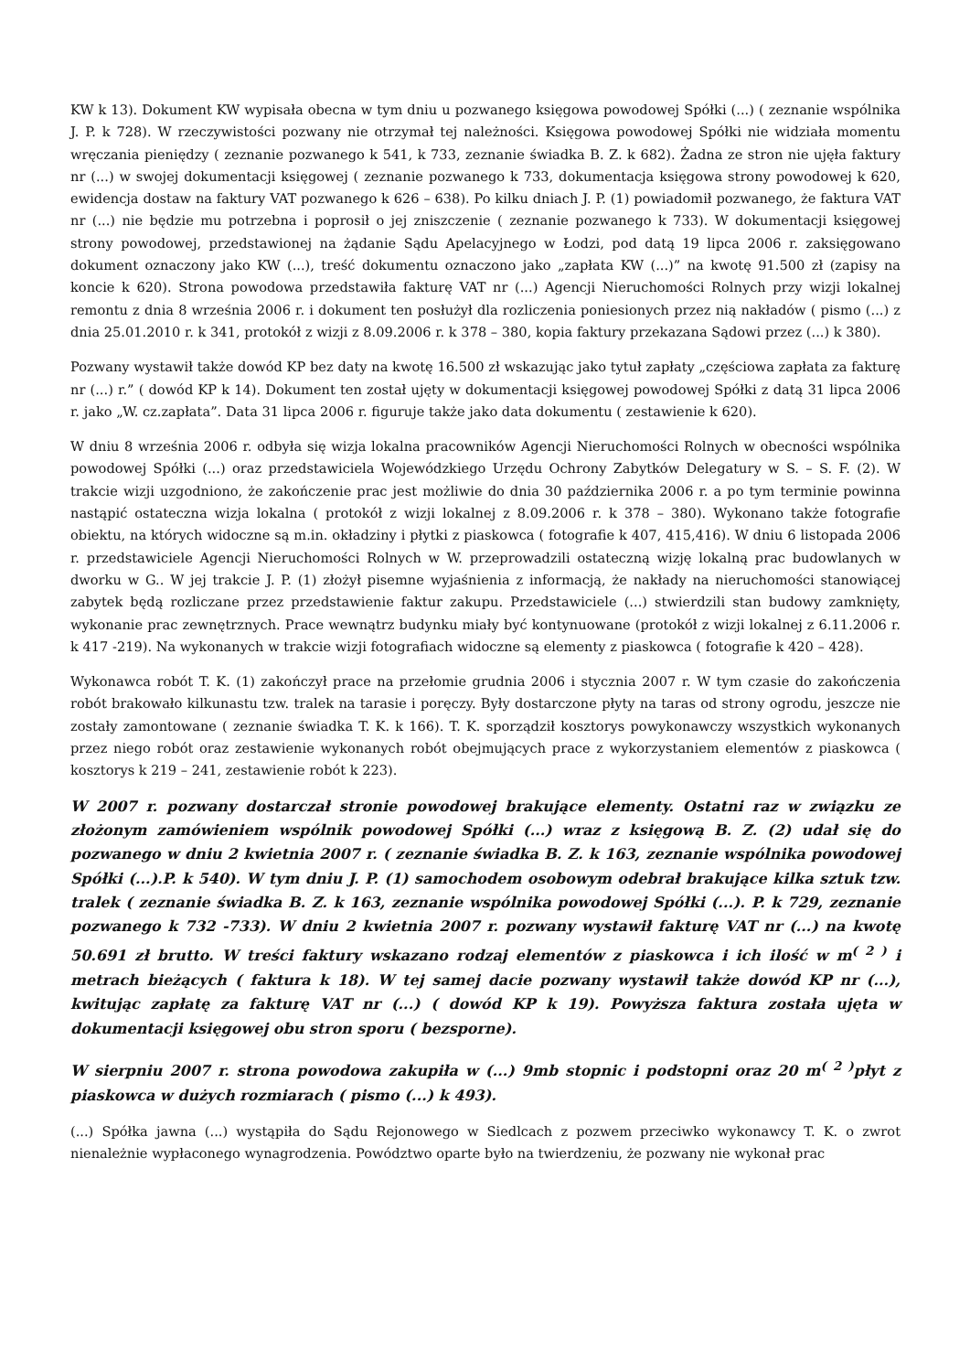KW k 13). Dokument KW wypisała obecna w tym dniu u pozwanego księgowa powodowej Spółki (...) ( zeznanie wspólnika J. P. k 728). W rzeczywistości pozwany nie otrzymał tej należności. Księgowa powodowej Spółki nie widziała momentu wręczania pieniędzy ( zeznanie pozwanego k 541, k 733, zeznanie świadka B. Z. k 682). Żadna ze stron nie ujęła faktury nr (...) w swojej dokumentacji księgowej ( zeznanie pozwanego k 733, dokumentacja księgowa strony powodowej k 620, ewidencja dostaw na faktury VAT pozwanego k 626 – 638). Po kilku dniach J. P. (1) powiadomił pozwanego, że faktura VAT nr (...) nie będzie mu potrzebna i poprosił o jej zniszczenie ( zeznanie pozwanego k 733). W dokumentacji księgowej strony powodowej, przedstawionej na żądanie Sądu Apelacyjnego w Łodzi, pod datą 19 lipca 2006 r. zaksięgowano dokument oznaczony jako KW (...), treść dokumentu oznaczono jako „zapłata KW (...)” na kwotę 91.500 zł (zapisy na koncie k 620). Strona powodowa przedstawiła fakturę VAT nr (...) Agencji Nieruchomości Rolnych przy wizji lokalnej remontu z dnia 8 września 2006 r. i dokument ten posłużył dla rozliczenia poniesionych przez nią nakładów ( pismo (...) z dnia 25.01.2010 r. k 341, protokół z wizji z 8.09.2006 r. k 378 – 380, kopia faktury przekazana Sądowi przez (...) k 380).
Pozwany wystawił także dowód KP bez daty na kwotę 16.500 zł wskazując jako tytuł zapłaty „częściowa zapłata za fakturę nr (...) r.” ( dowód KP k 14). Dokument ten został ujęty w dokumentacji księgowej powodowej Spółki z datą 31 lipca 2006 r. jako „W. cz.zapłata”. Data 31 lipca 2006 r. figuruje także jako data dokumentu ( zestawienie k 620).
W dniu 8 września 2006 r. odbyła się wizja lokalna pracowników Agencji Nieruchomości Rolnych w obecności wspólnika powodowej Spółki (...) oraz przedstawiciela Wojewódzkiego Urzędu Ochrony Zabytków Delegatury w S. – S. F. (2). W trakcie wizji uzgodniono, że zakończenie prac jest możliwie do dnia 30 października 2006 r. a po tym terminie powinna nastąpić ostateczna wizja lokalna ( protokół z wizji lokalnej z 8.09.2006 r. k 378 – 380). Wykonano także fotografie obiektu, na których widoczne są m.in. okładziny i płytki z piaskowca ( fotografie k 407, 415,416). W dniu 6 listopada 2006 r. przedstawiciele Agencji Nieruchomości Rolnych w W. przeprowadzili ostateczną wizję lokalną prac budowlanych w dworku w G.. W jej trakcie J. P. (1) złożył pisemne wyjaśnienia z informacją, że nakłady na nieruchomości stanowiącej zabytek będą rozliczane przez przedstawienie faktur zakupu. Przedstawiciele (...) stwierdzili stan budowy zamknięty, wykonanie prac zewnętrznych. Prace wewnątrz budynku miały być kontynuowane (protokół z wizji lokalnej z 6.11.2006 r. k 417 -219). Na wykonanych w trakcie wizji fotografiach widoczne są elementy z piaskowca ( fotografie k 420 – 428).
Wykonawca robót T. K. (1) zakończył prace na przełomie grudnia 2006 i stycznia 2007 r. W tym czasie do zakończenia robót brakowało kilkunastu tzw. tralek na tarasie i poręczy. Były dostarczone płyty na taras od strony ogrodu, jeszcze nie zostały zamontowane ( zeznanie świadka T. K. k 166). T. K. sporządził kosztorys powykonawczy wszystkich wykonanych przez niego robót oraz zestawienie wykonanych robót obejmujących prace z wykorzystaniem elementów z piaskowca ( kosztorys k 219 – 241, zestawienie robót k 223).
W 2007 r. pozwany dostarczał stronie powodowej brakujące elementy. Ostatni raz w związku ze złożonym zamówieniem wspólnik powodowej Spółki (...) wraz z księgową B. Z. (2) udał się do pozwanego w dniu 2 kwietnia 2007 r. ( zeznanie świadka B. Z. k 163, zeznanie wspólnika powodowej Spółki (...).P. k 540). W tym dniu J. P. (1) samochodem osobowym odebrał brakujące kilka sztuk tzw. tralek ( zeznanie świadka B. Z. k 163, zeznanie wspólnika powodowej Spółki (...). P. k 729, zeznanie pozwanego k 732 -733). W dniu 2 kwietnia 2007 r. pozwany wystawił fakturę VAT nr (...) na kwotę 50.691 zł brutto. W treści faktury wskazano rodzaj elementów z piaskowca i ich ilość w m<sup>( 2 )</sup> i metrach bieżących ( faktura k 18). W tej samej dacie pozwany wystawił także dowód KP nr (...), kwitując zapłatę za fakturę VAT nr (...) ( dowód KP k 19). Powyższa faktura została ujęta w dokumentacji księgowej obu stron sporu ( bezsporne).
W sierpniu 2007 r. strona powodowa zakupiła w (...) 9mb stopnic i podstopni oraz 20 m<sup>( 2 )</sup>płyt z piaskowca w dużych rozmiarach ( pismo (...) k 493).
(...) Spółka jawna (...) wystąpiła do Sądu Rejonowego w Siedlcach z pozwem przeciwko wykonawcy T. K. o zwrot nienależnie wypłaconego wynagrodzenia. Powództwo oparte było na twierdzeniu, że pozwany nie wykonał prac